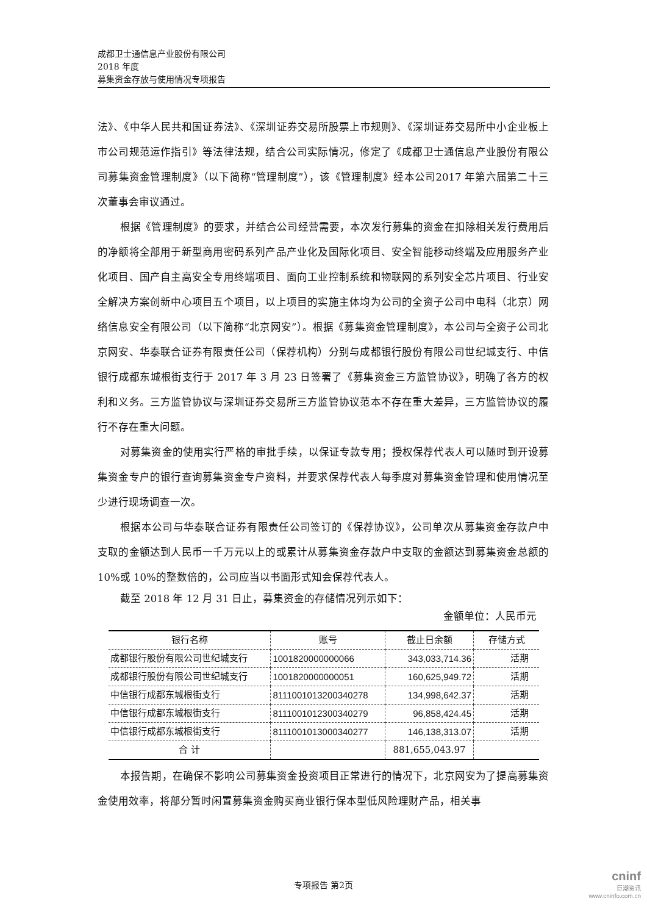成都卫士通信息产业股份有限公司
2018 年度
募集资金存放与使用情况专项报告
法》、《中华人民共和国证券法》、《深圳证券交易所股票上市规则》、《深圳证券交易所中小企业板上市公司规范运作指引》等法律法规，结合公司实际情况，修定了《成都卫士通信息产业股份有限公司募集资金管理制度》（以下简称“管理制度”），该《管理制度》经本公司2017 年第六届第二十三次董事会审议通过。
根据《管理制度》的要求，并结合公司经营需要，本次发行募集的资金在扣除相关发行费用后的净额将全部用于新型商用密码系列产品产业化及国际化项目、安全智能移动终端及应用服务产业化项目、国产自主高安全专用终端项目、面向工业控制系统和物联网的系列安全芯片项目、行业安全解决方案创新中心项目五个项目，以上项目的实施主体均为公司的全资子公司中电科（北京）网络信息安全有限公司（以下简称“北京网安”）。根据《募集资金管理制度》，本公司与全资子公司北京网安、华泰联合证券有限责任公司（保荐机构）分别与成都银行股份有限公司世纪城支行、中信银行成都东城根街支行于 2017 年 3 月 23 日签署了《募集资金三方监管协议》，明确了各方的权利和义务。三方监管协议与深圳证券交易所三方监管协议范本不存在重大差异，三方监管协议的履行不存在重大问题。
对募集资金的使用实行严格的审批手续，以保证专款专用；授权保荐代表人可以随时到开设募集资金专户的银行查询募集资金专户资料，并要求保荐代表人每季度对募集资金管理和使用情况至少进行现场调查一次。
根据本公司与华泰联合证券有限责任公司签订的《保荐协议》，公司单次从募集资金存款户中支取的金额达到人民币一千万元以上的或累计从募集资金存款户中支取的金额达到募集资金总额的 10%或 10%的整数倍的，公司应当以书面形式知会保荐代表人。
截至 2018 年 12 月 31 日止，募集资金的存储情况列示如下：
金额单位：人民币元
| 银行名称 | 账号 | 截止日余额 | 存储方式 |
| --- | --- | --- | --- |
| 成都银行股份有限公司世纪城支行 | 1001820000000066 | 343,033,714.36 | 活期 |
| 成都银行股份有限公司世纪城支行 | 1001820000000051 | 160,625,949.72 | 活期 |
| 中信银行成都东城根街支行 | 8111001013200340278 | 134,998,642.37 | 活期 |
| 中信银行成都东城根街支行 | 8111001012300340279 | 96,858,424.45 | 活期 |
| 中信银行成都东城根街支行 | 8111001013000340277 | 146,138,313.07 | 活期 |
| 合 计 | | 881,655,043.97 | |
本报告期，在确保不影响公司募集资金投资项目正常进行的情况下，北京网安为了提高募集资金使用效率，将部分暂时闲置募集资金购买商业银行保本型低风险理财产品，相关事
专项报告 第2页
cninf
巨潮资讯
www.cninfo.com.cn